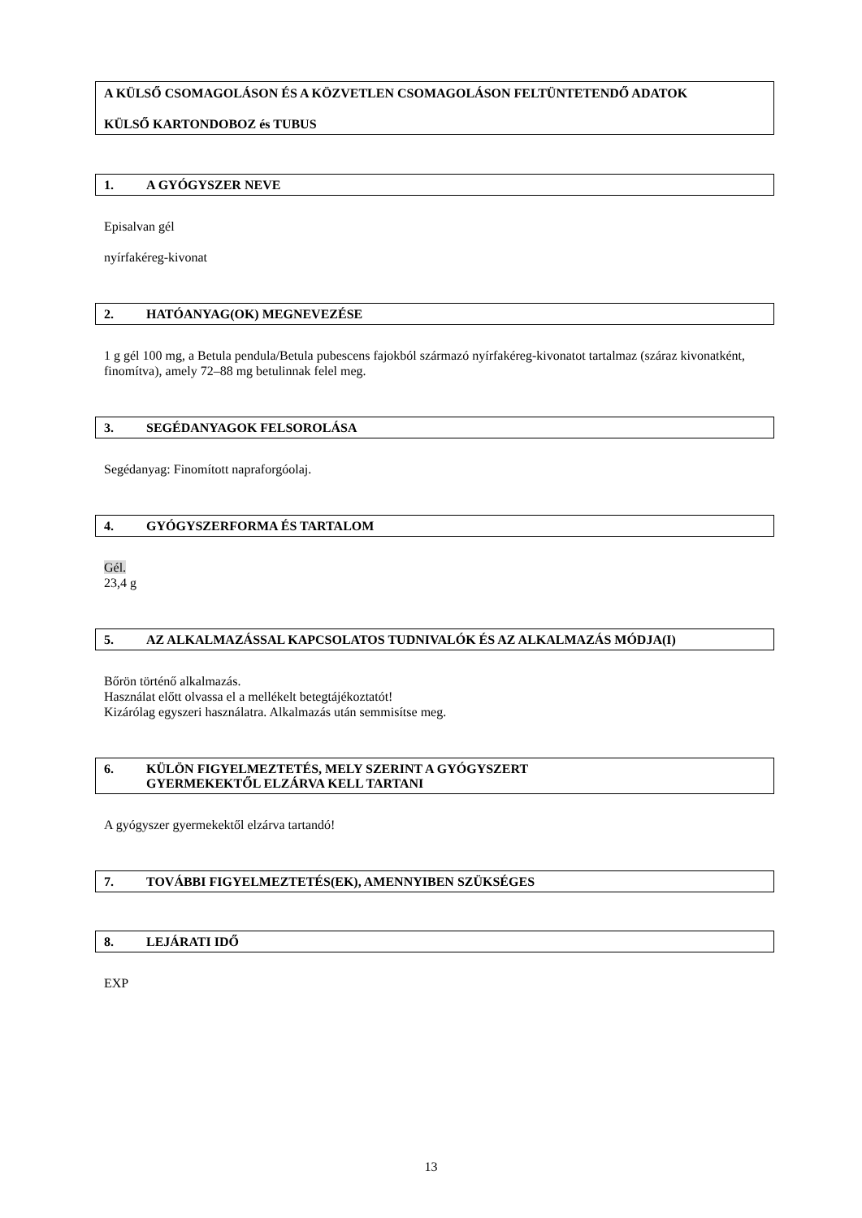A KÜLSŐ CSOMAGOLÁSON ÉS A KÖZVETLEN CSOMAGOLÁSON FELTÜNTETENDŐ ADATOK
KÜLSŐ KARTONDOBOZ és TUBUS
1. A GYÓGYSZER NEVE
Episalvan gél
nyírfakéreg-kivonat
2. HATÓANYAG(OK) MEGNEVEZÉSE
1 g gél 100 mg, a Betula pendula/Betula pubescens fajokból származó nyírfakéreg-kivonatot tartalmaz (száraz kivonatként, finomítva), amely 72–88 mg betulinnak felel meg.
3. SEGÉDANYAGOK FELSOROLÁSA
Segédanyag: Finomított napraforgóolaj.
4. GYÓGYSZERFORMA ÉS TARTALOM
Gél.
23,4 g
5. AZ ALKALMAZÁSSAL KAPCSOLATOS TUDNIVALÓK ÉS AZ ALKALMAZÁS MÓDJA(I)
Bőrön történő alkalmazás.
Használat előtt olvassa el a mellékelt betegtájékoztatót!
Kizárólag egyszeri használatra. Alkalmazás után semmisítse meg.
6. KÜLÖN FIGYELMEZTETÉS, MELY SZERINT A GYÓGYSZERT
GYERMEKEKTŐL ELZÁRVA KELL TARTANI
A gyógyszer gyermekektől elzárva tartandó!
7. TOVÁBBI FIGYELMEZTETÉS(EK), AMENNYIBEN SZÜKSÉGES
8. LEJÁRATI IDŐ
EXP
13